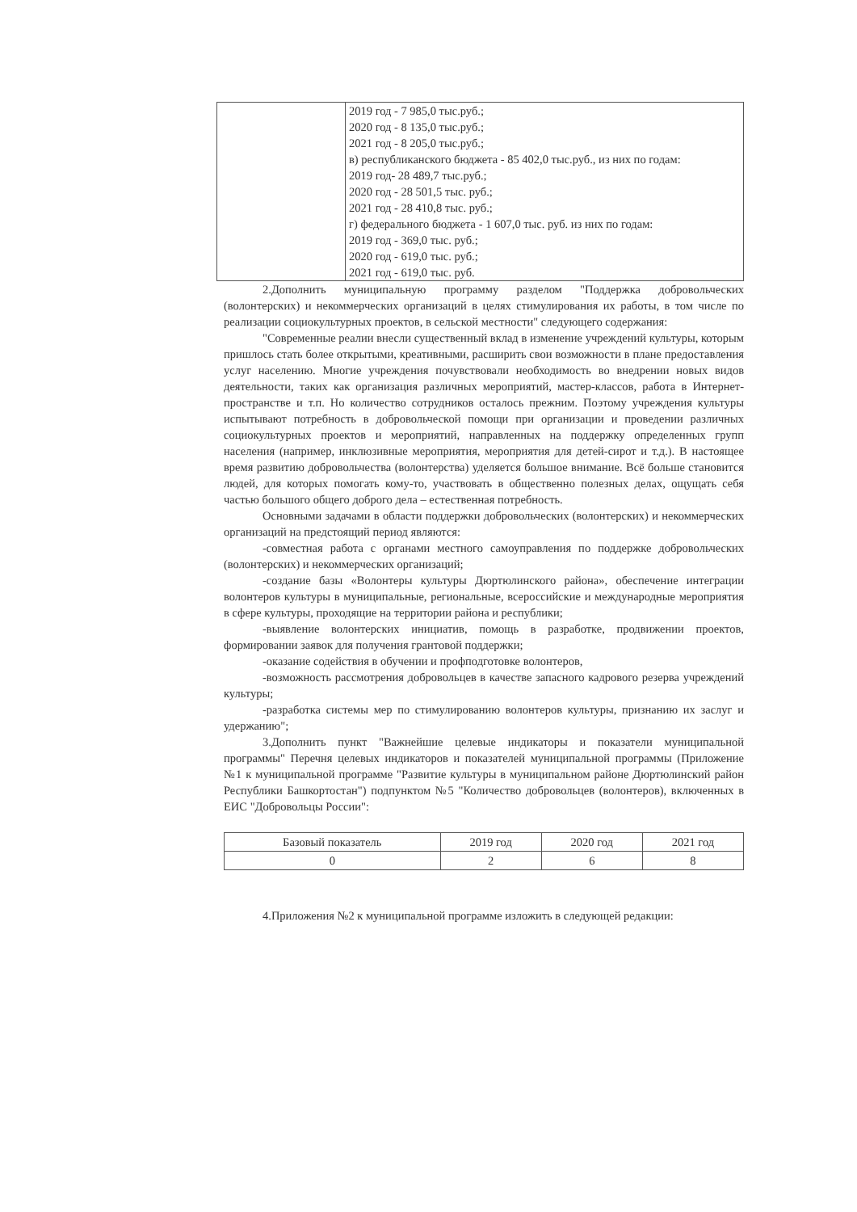| | 2019 год - 7 985,0 тыс.руб.; 2020 год - 8 135,0 тыс.руб.; 2021 год - 8 205,0 тыс.руб.; в) республиканского бюджета - 85 402,0 тыс.руб., из них по годам: 2019 год- 28 489,7 тыс.руб.; 2020 год - 28 501,5 тыс. руб.; 2021 год - 28 410,8 тыс. руб.; г) федерального бюджета - 1 607,0 тыс. руб. из них по годам: 2019 год - 369,0 тыс. руб.; 2020 год - 619,0 тыс. руб.; 2021 год - 619,0 тыс. руб. |
2.Дополнить муниципальную программу разделом "Поддержка добровольческих (волонтерских) и некоммерческих организаций в целях стимулирования их работы, в том числе по реализации социокультурных проектов, в сельской местности" следующего содержания:
"Современные реалии внесли существенный вклад в изменение учреждений культуры, которым пришлось стать более открытыми, креативными, расширить свои возможности в плане предоставления услуг населению. Многие учреждения почувствовали необходимость во внедрении новых видов деятельности, таких как организация различных мероприятий, мастер-классов, работа в Интернет-пространстве и т.п. Но количество сотрудников осталось прежним. Поэтому учреждения культуры испытывают потребность в добровольческой помощи при организации и проведении различных социокультурных проектов и мероприятий, направленных на поддержку определенных групп населения (например, инклюзивные мероприятия, мероприятия для детей-сирот и т.д.). В настоящее время развитию добровольчества (волонтерства) уделяется большое внимание. Всё больше становится людей, для которых помогать кому-то, участвовать в общественно полезных делах, ощущать себя частью большого общего доброго дела – естественная потребность.
Основными задачами в области поддержки добровольческих (волонтерских) и некоммерческих организаций на предстоящий период являются:
-совместная работа с органами местного самоуправления по поддержке добровольческих (волонтерских) и некоммерческих организаций;
-создание базы «Волонтеры культуры Дюртюлинского района», обеспечение интеграции волонтеров культуры в муниципальные, региональные, всероссийские и международные мероприятия в сфере культуры, проходящие на территории района и республики;
-выявление волонтерских инициатив, помощь в разработке, продвижении проектов, формировании заявок для получения грантовой поддержки;
-оказание содействия в обучении и профподготовке волонтеров,
-возможность рассмотрения добровольцев в качестве запасного кадрового резерва учреждений культуры;
-разработка системы мер по стимулированию волонтеров культуры, признанию их заслуг и удержанию";
3.Дополнить пункт "Важнейшие целевые индикаторы и показатели муниципальной программы" Перечня целевых индикаторов и показателей муниципальной программы (Приложение №1 к муниципальной программе "Развитие культуры в муниципальном районе Дюртюлинский район Республики Башкортостан") подпунктом №5 "Количество добровольцев (волонтеров), включенных в ЕИС "Добровольцы России":
| Базовый показатель | 2019 год | 2020 год | 2021 год |
| 0 | 2 | 6 | 8 |
4.Приложения №2 к муниципальной программе изложить в следующей редакции: